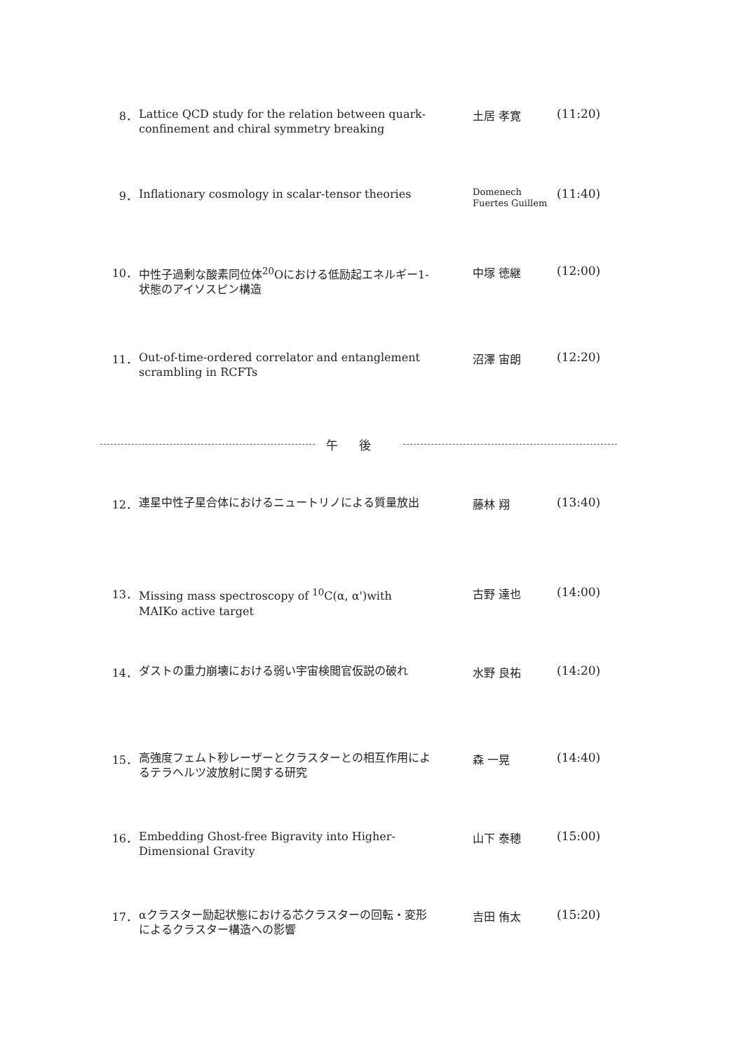8．
Lattice QCD study for the relation between quark-confinement and chiral symmetry breaking
土居 孝寛 (11:20)
9．
Inflationary cosmology in scalar-tensor theories
Domenech
Fuertes Guillem
(11:40)
10．
中性子過剰な酸素同位体<sup>20</sup>Oにおける低励起エネルギー1-状態のアイソスピン構造
中塚 徳継 (12:00)
11．
Out-of-time-ordered correlator and entanglement scrambling in RCFTs
沼澤 宙朗 (12:20)
午後
12．
連星中性子星合体におけるニュートリノによる質量放出
藤林 翔 (13:40)
13．
Missing mass spectroscopy of <sup>10</sup>C(α, α')with MAIKo active target
古野 達也 (14:00)
14．
ダストの重力崩壊における弱い宇宙検閲官仮説の破れ
水野 良祐 (14:20)
15．
高強度フェムト秒レーザーとクラスターとの相互作用によるテラヘルツ波放射に関する研究
森 一晃 (14:40)
16．
Embedding Ghost-free Bigravity into Higher-Dimensional Gravity
山下 泰穂 (15:00)
17．
αクラスター励起状態における芯クラスターの回転・変形 によるクラスター構造への影響
吉田 侑太 (15:20)